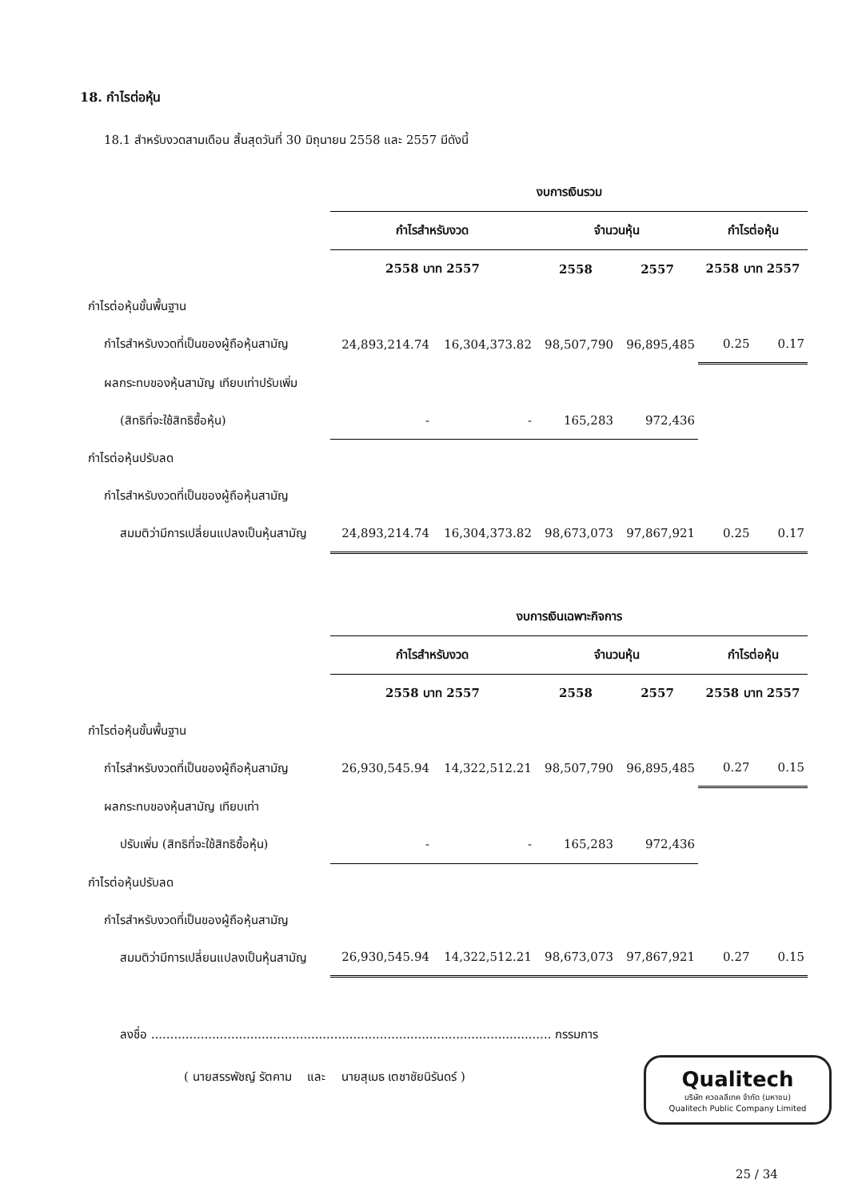18. กำไรต่อหุ้น
18.1 สำหรับงวดสามเดือน สิ้นสุดวันที่ 30 มิถุนายน 2558 และ 2557 มีดังนี้
| | งบการเงินรวม | | | | | |
| --- | --- | --- | --- | --- | --- | --- |
| | กำไรสำหรับงวด | | จำนวนหุ้น | | กำไรต่อหุ้น | |
| | 2558 บาท 2557 | | 2558 | 2557 | 2558 บาท 2557 | |
| กำไรต่อหุ้นขั้นพื้นฐาน | | | | | | |
| กำไรสำหรับงวดที่เป็นของผู้ถือหุ้นสามัญ | 24,893,214.74 | 16,304,373.82 | 98,507,790 | 96,895,485 | 0.25 | 0.17 |
| ผลกระทบของหุ้นสามัญ เทียบเท่าปรับเพิ่ม | | | | | | |
| (สิทธิที่จะใช้สิทธิซื้อหุ้น) | - | - | 165,283 | 972,436 | | |
| กำไรต่อหุ้นปรับลด | | | | | | |
| กำไรสำหรับงวดที่เป็นของผู้ถือหุ้นสามัญ | | | | | | |
| สมมติว่ามีการเปลี่ยนแปลงเป็นหุ้นสามัญ | 24,893,214.74 | 16,304,373.82 | 98,673,073 | 97,867,921 | 0.25 | 0.17 |
| | งบการเงินเฉพาะกิจการ | | | | | |
| --- | --- | --- | --- | --- | --- | --- |
| | กำไรสำหรับงวด | | จำนวนหุ้น | | กำไรต่อหุ้น | |
| | 2558 บาท 2557 | | 2558 | 2557 | 2558 บาท 2557 | |
| กำไรต่อหุ้นขั้นพื้นฐาน | | | | | | |
| กำไรสำหรับงวดที่เป็นของผู้ถือหุ้นสามัญ | 26,930,545.94 | 14,322,512.21 | 98,507,790 | 96,895,485 | 0.27 | 0.15 |
| ผลกระทบของหุ้นสามัญ เทียบเท่า | | | | | | |
| ปรับเพิ่ม (สิทธิที่จะใช้สิทธิซื้อหุ้น) | - | - | 165,283 | 972,436 | | |
| กำไรต่อหุ้นปรับลด | | | | | | |
| กำไรสำหรับงวดที่เป็นของผู้ถือหุ้นสามัญ | | | | | | |
| สมมติว่ามีการเปลี่ยนแปลงเป็นหุ้นสามัญ | 26,930,545.94 | 14,322,512.21 | 98,673,073 | 97,867,921 | 0.27 | 0.15 |
ลงชื่อ ......................................................................................................... กรรมการ
( นายสรรพัชญ์ รัตคาม และ นายสุเมธ เตชาชัยนิรันดร์ )
Qualitech
บริษัท ควอลลีเทค จำกัด (มหาชน)
Qualitech Public Company Limited
25 / 34